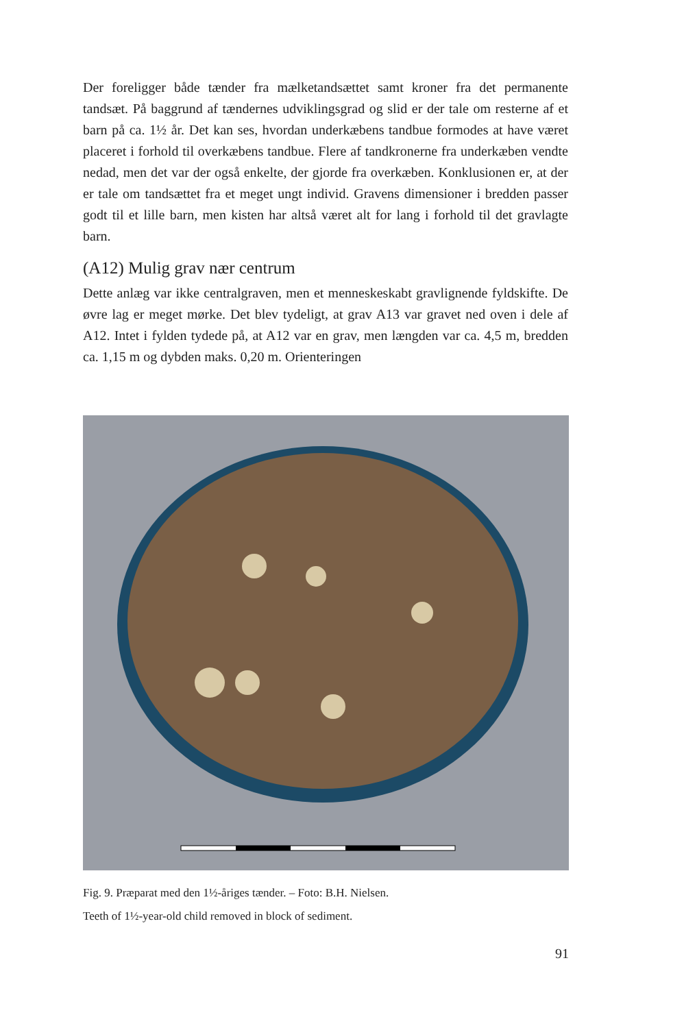Der foreligger både tænder fra mælketandsættet samt kroner fra det permanente tandsæt. På baggrund af tændernes udviklingsgrad og slid er der tale om resterne af et barn på ca. 1½ år. Det kan ses, hvordan underkæbens tandbue formodes at have været placeret i forhold til overkæbens tandbue. Flere af tandkronerne fra underkæben vendte nedad, men det var der også enkelte, der gjorde fra overkæben. Konklusionen er, at der er tale om tandsættet fra et meget ungt individ. Gravens dimensioner i bredden passer godt til et lille barn, men kisten har altså været alt for lang i forhold til det gravlagte barn.
(A12) Mulig grav nær centrum
Dette anlæg var ikke centralgraven, men et menneskeskabt gravlignende fyldskifte. De øvre lag er meget mørke. Det blev tydeligt, at grav A13 var gravet ned oven i dele af A12. Intet i fylden tydede på, at A12 var en grav, men længden var ca. 4,5 m, bredden ca. 1,15 m og dybden maks. 0,20 m. Orienteringen
Fig. 9. Præparat med den 1½-åriges tænder. – Foto: B.H. Nielsen.
Teeth of 1½-year-old child removed in block of sediment.
91